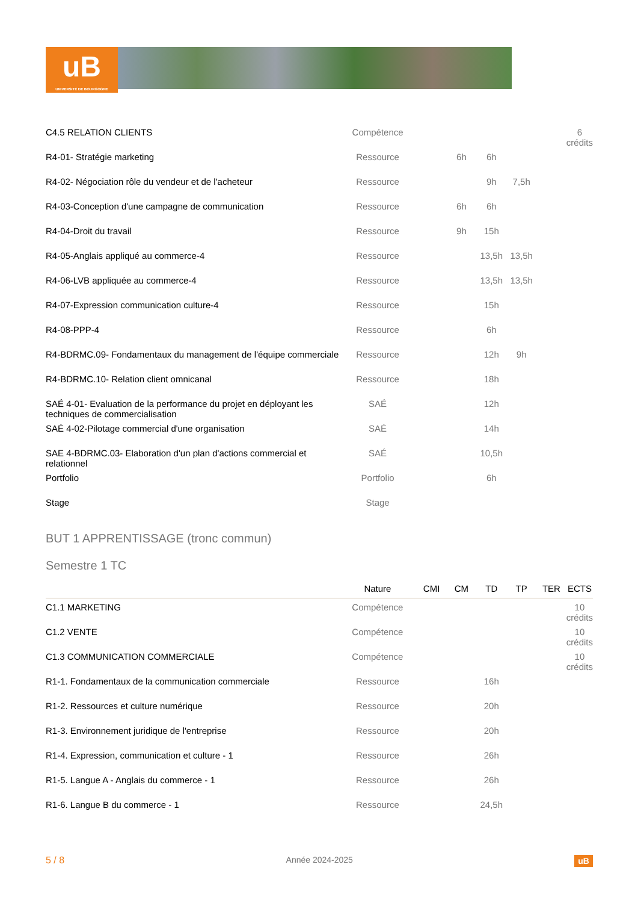uB
UNIVERSITÉ DE BOURGOGNE
| C4.5 RELATION CLIENTS | Compétence | | | | | | 6 crédits |
| R4-01- Stratégie marketing | Ressource | | 6h | 6h | | | |
| R4-02- Négociation rôle du vendeur et de l'acheteur | Ressource | | | 9h | 7,5h | | |
| R4-03-Conception d'une campagne de communication | Ressource | | 6h | 6h | | | |
| R4-04-Droit du travail | Ressource | | 9h | 15h | | | |
| R4-05-Anglais appliqué au commerce-4 | Ressource | | | 13,5h | 13,5h | | |
| R4-06-LVB appliquée au commerce-4 | Ressource | | | 13,5h | 13,5h | | |
| R4-07-Expression communication culture-4 | Ressource | | | 15h | | | |
| R4-08-PPP-4 | Ressource | | | 6h | | | |
| R4-BDRMC.09- Fondamentaux du management de l'équipe commerciale | Ressource | | | 12h | 9h | | |
| R4-BDRMC.10- Relation client omnicanal | Ressource | | | 18h | | | |
| SAÉ 4-01- Evaluation de la performance du projet en déployant les techniques de commercialisation | SAÉ | | | 12h | | | |
| SAÉ 4-02-Pilotage commercial d'une organisation | SAÉ | | | 14h | | | |
| SAE 4-BDRMC.03- Elaboration d'un plan d'actions commercial et relationnel | SAÉ | | | 10,5h | | | |
| Portfolio | Portfolio | | | 6h | | | |
| Stage | Stage | | | | | | |
BUT 1 APPRENTISSAGE (tronc commun)
Semestre 1 TC
| | Nature | CMI | CM | TD | TP | TER | ECTS |
| --- | --- | --- | --- | --- | --- | --- | --- |
| C1.1 MARKETING | Compétence | | | | | | 10 crédits |
| C1.2 VENTE | Compétence | | | | | | 10 crédits |
| C1.3 COMMUNICATION COMMERCIALE | Compétence | | | | | | 10 crédits |
| R1-1. Fondamentaux de la communication commerciale | Ressource | | | 16h | | | |
| R1-2. Ressources et culture numérique | Ressource | | | 20h | | | |
| R1-3. Environnement juridique de l'entreprise | Ressource | | | 20h | | | |
| R1-4. Expression, communication et culture - 1 | Ressource | | | 26h | | | |
| R1-5. Langue A - Anglais du commerce - 1 | Ressource | | | 26h | | | |
| R1-6. Langue B du commerce - 1 | Ressource | | | 24,5h | | | |
5 / 8 Année 2024-2025 uB